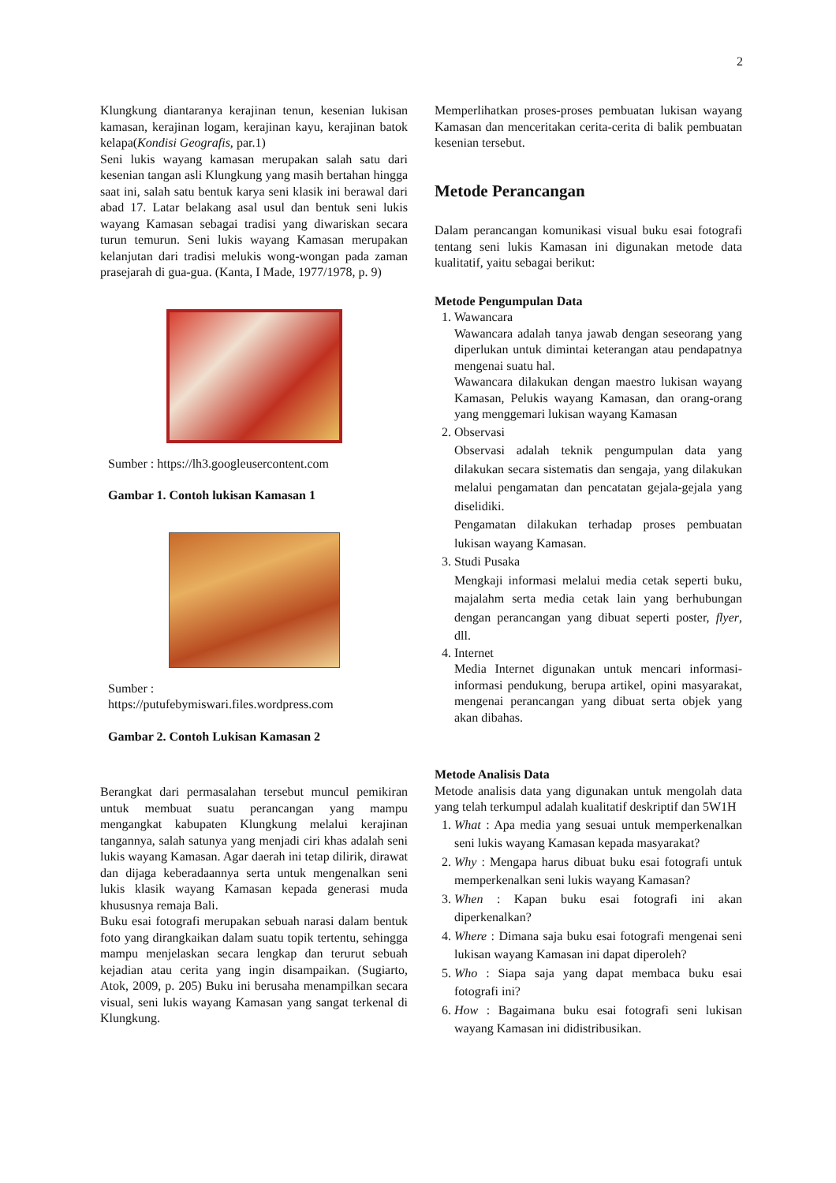2
Klungkung diantaranya kerajinan tenun, kesenian lukisan kamasan, kerajinan logam, kerajinan kayu, kerajinan batok kelapa(Kondisi Geografis, par.1)
Seni lukis wayang kamasan merupakan salah satu dari kesenian tangan asli Klungkung yang masih bertahan hingga saat ini, salah satu bentuk karya seni klasik ini berawal dari abad 17. Latar belakang asal usul dan bentuk seni lukis wayang Kamasan sebagai tradisi yang diwariskan secara turun temurun. Seni lukis wayang Kamasan merupakan kelanjutan dari tradisi melukis wong-wongan pada zaman prasejarah di gua-gua. (Kanta, I Made, 1977/1978, p. 9)
Sumber : https://lh3.googleusercontent.com
Gambar 1. Contoh lukisan Kamasan 1
Sumber :
https://putufebymiswari.files.wordpress.com
Gambar 2. Contoh Lukisan Kamasan 2
Berangkat dari permasalahan tersebut muncul pemikiran untuk membuat suatu perancangan yang mampu mengangkat kabupaten Klungkung melalui kerajinan tangannya, salah satunya yang menjadi ciri khas adalah seni lukis wayang Kamasan. Agar daerah ini tetap dilirik, dirawat dan dijaga keberadaannya serta untuk mengenalkan seni lukis klasik wayang Kamasan kepada generasi muda khususnya remaja Bali.
Buku esai fotografi merupakan sebuah narasi dalam bentuk foto yang dirangkaikan dalam suatu topik tertentu, sehingga mampu menjelaskan secara lengkap dan terurut sebuah kejadian atau cerita yang ingin disampaikan. (Sugiarto, Atok, 2009, p. 205) Buku ini berusaha menampilkan secara visual, seni lukis wayang Kamasan yang sangat terkenal di Klungkung.
Memperlihatkan proses-proses pembuatan lukisan wayang Kamasan dan menceritakan cerita-cerita di balik pembuatan kesenian tersebut.
Metode Perancangan
Dalam perancangan komunikasi visual buku esai fotografi tentang seni lukis Kamasan ini digunakan metode data kualitatif, yaitu sebagai berikut:
Metode Pengumpulan Data
1. Wawancara
Wawancara adalah tanya jawab dengan seseorang yang diperlukan untuk dimintai keterangan atau pendapatnya mengenai suatu hal.
Wawancara dilakukan dengan maestro lukisan wayang Kamasan, Pelukis wayang Kamasan, dan orang-orang yang menggemari lukisan wayang Kamasan
2. Observasi
Observasi adalah teknik pengumpulan data yang dilakukan secara sistematis dan sengaja, yang dilakukan melalui pengamatan dan pencatatan gejala-gejala yang diselidiki.
Pengamatan dilakukan terhadap proses pembuatan lukisan wayang Kamasan.
3. Studi Pusaka
Mengkaji informasi melalui media cetak seperti buku, majalahm serta media cetak lain yang berhubungan dengan perancangan yang dibuat seperti poster, flyer, dll.
4. Internet
Media Internet digunakan untuk mencari informasi-informasi pendukung, berupa artikel, opini masyarakat, mengenai perancangan yang dibuat serta objek yang akan dibahas.
Metode Analisis Data
Metode analisis data yang digunakan untuk mengolah data yang telah terkumpul adalah kualitatif deskriptif dan 5W1H
1. What : Apa media yang sesuai untuk memperkenalkan seni lukis wayang Kamasan kepada masyarakat?
2. Why : Mengapa harus dibuat buku esai fotografi untuk memperkenalkan seni lukis wayang Kamasan?
3. When : Kapan buku esai fotografi ini akan diperkenalkan?
4. Where : Dimana saja buku esai fotografi mengenai seni lukisan wayang Kamasan ini dapat diperoleh?
5. Who : Siapa saja yang dapat membaca buku esai fotografi ini?
6. How : Bagaimana buku esai fotografi seni lukisan wayang Kamasan ini didistribusikan.